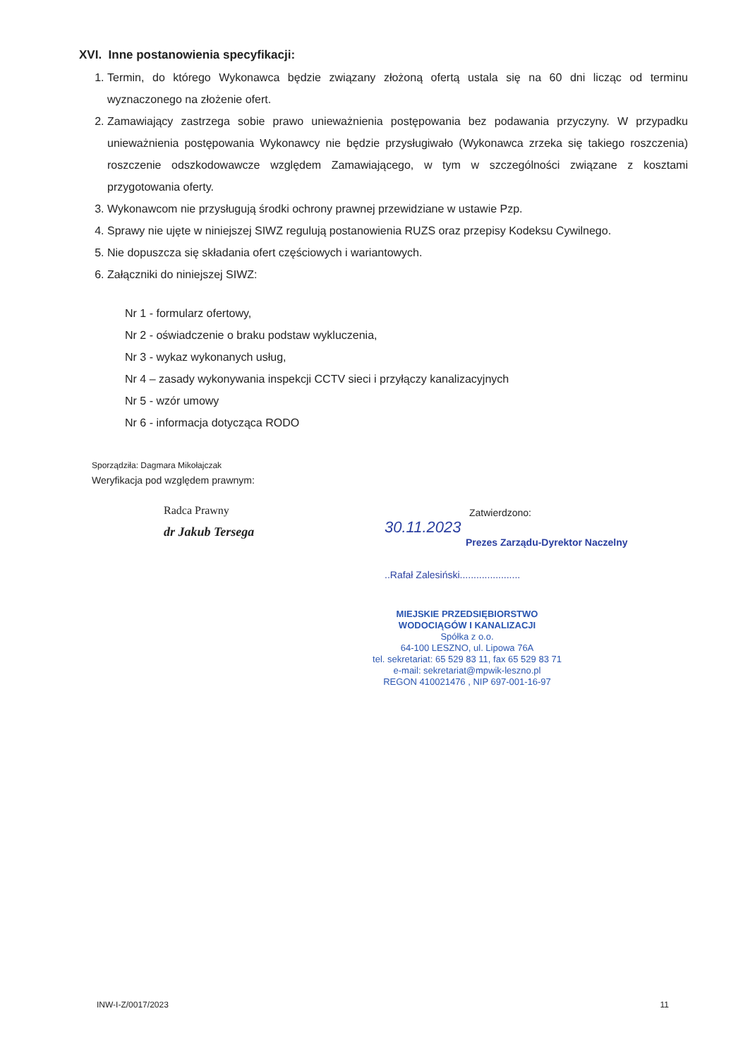XVI. Inne postanowienia specyfikacji:
1. Termin, do którego Wykonawca będzie związany złożoną ofertą ustala się na 60 dni licząc od terminu wyznaczonego na złożenie ofert.
2. Zamawiający zastrzega sobie prawo unieważnienia postępowania bez podawania przyczyny. W przypadku unieważnienia postępowania Wykonawcy nie będzie przysługiwało (Wykonawca zrzeka się takiego roszczenia) roszczenie odszkodowawcze względem Zamawiającego, w tym w szczególności związane z kosztami przygotowania oferty.
3. Wykonawcom nie przysługują środki ochrony prawnej przewidziane w ustawie Pzp.
4. Sprawy nie ujęte w niniejszej SIWZ regulują postanowienia RUZS oraz przepisy Kodeksu Cywilnego.
5. Nie dopuszcza się składania ofert częściowych i wariantowych.
6. Załączniki do niniejszej SIWZ:
Nr 1 - formularz ofertowy,
Nr 2 - oświadczenie o braku podstaw wykluczenia,
Nr 3 - wykaz wykonanych usług,
Nr 4 – zasady wykonywania inspekcji CCTV sieci i przyłączy kanalizacyjnych
Nr 5 - wzór umowy
Nr 6 - informacja dotycząca RODO
Sporządziła: Dagmara Mikołajczak
Weryfikacja pod względem prawnym:
Radca Prawny
dr Jakub Tersega
Zatwierdzono:
30.11.2023
Prezes Zarządu-Dyrektor Naczelny
..Rafał Zalesiński......................
MIEJSKIE PRZEDSIĘBIORSTWO
WODOCIĄGÓW I KANALIZACJI
Spółka z o.o.
64-100 LESZNO, ul. Lipowa 76A
tel. sekretariat: 65 529 83 11, fax 65 529 83 71
e-mail: sekretariat@mpwik-leszno.pl
REGON 410021476 , NIP 697-001-16-97
INW-I-Z/0017/2023 11